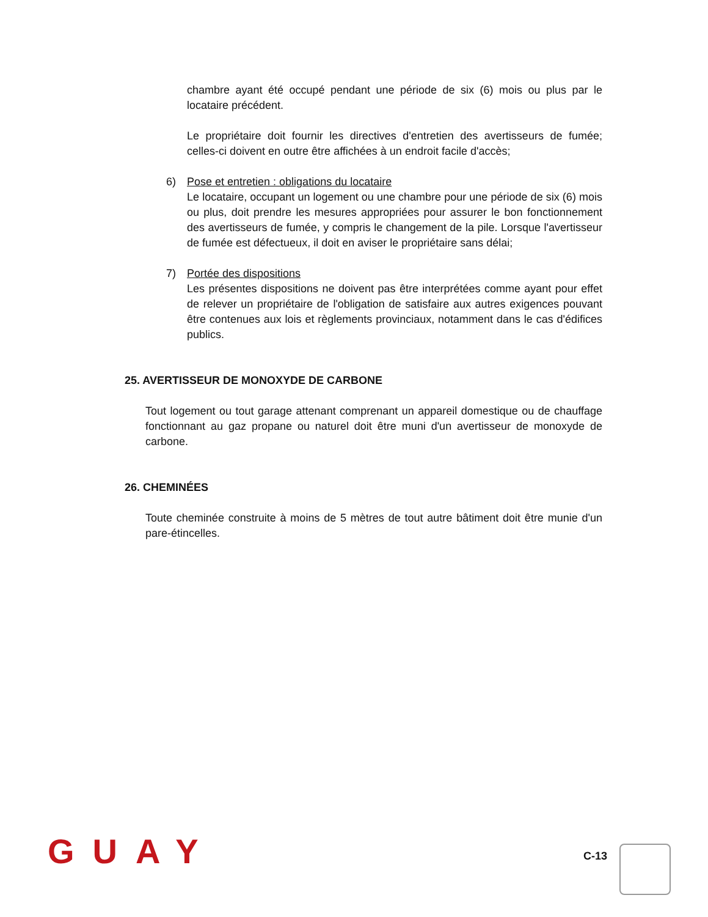chambre ayant été occupé pendant une période de six (6) mois ou plus par le locataire précédent.
Le propriétaire doit fournir les directives d'entretien des avertisseurs de fumée; celles-ci doivent en outre être affichées à un endroit facile d'accès;
6) Pose et entretien : obligations du locataire
Le locataire, occupant un logement ou une chambre pour une période de six (6) mois ou plus, doit prendre les mesures appropriées pour assurer le bon fonctionnement des avertisseurs de fumée, y compris le changement de la pile. Lorsque l'avertisseur de fumée est défectueux, il doit en aviser le propriétaire sans délai;
7) Portée des dispositions
Les présentes dispositions ne doivent pas être interprétées comme ayant pour effet de relever un propriétaire de l'obligation de satisfaire aux autres exigences pouvant être contenues aux lois et règlements provinciaux, notamment dans le cas d'édifices publics.
25. AVERTISSEUR DE MONOXYDE DE CARBONE
Tout logement ou tout garage attenant comprenant un appareil domestique ou de chauffage fonctionnant au gaz propane ou naturel doit être muni d'un avertisseur de monoxyde de carbone.
26. CHEMINÉES
Toute cheminée construite à moins de 5 mètres de tout autre bâtiment doit être munie d'un pare-étincelles.
GUAY
C-13